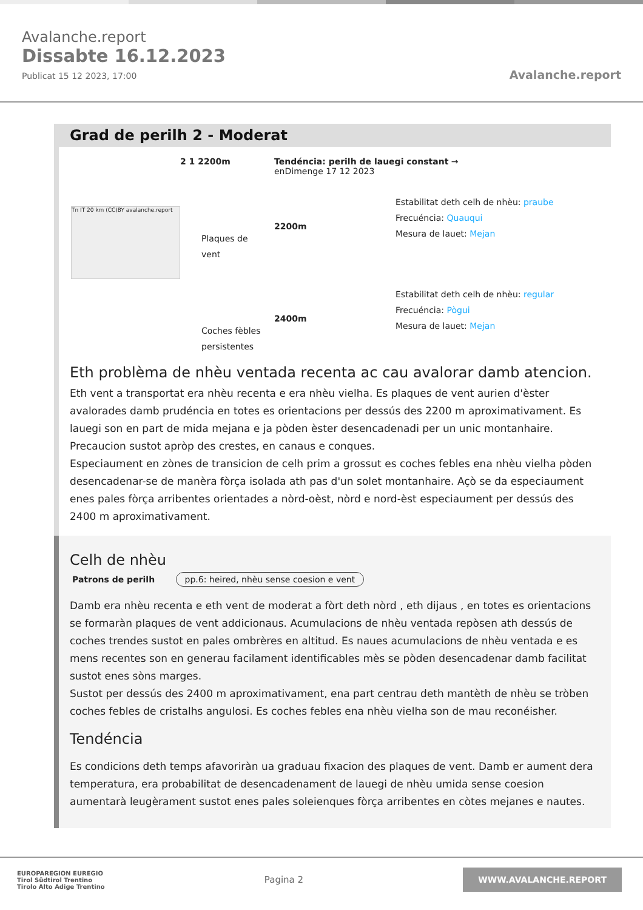Avalanche.report
Dissabte 16.12.2023
Publicat 15 12 2023, 17:00
Avalanche.report
Grad de perilh 2 - Moderat
2 1 2200m Tendéncia: perilh de lauegi constant →
enDimenge 17 12 2023
Tn IT 20 km (CC)BY avalanche.report
Plaques de vent
2200m
Estabilitat deth celh de nhèu: praube
Frecuéncia: Quauqui
Mesura de lauet: Mejan
Coches fèbles persistentes
2400m
Estabilitat deth celh de nhèu: regular
Frecuéncia: Pògui
Mesura de lauet: Mejan
Eth problèma de nhèu ventada recenta ac cau avalorar damb atencion.
Eth vent a transportat era nhèu recenta e era nhèu vielha. Es plaques de vent aurien d'èster avalorades damb prudéncia en totes es orientacions per dessús des 2200 m aproximativament. Es lauegi son en part de mida mejana e ja pòden èster desencadenadi per un unic montanhaire. Precaucion sustot apròp des crestes, en canaus e conques.
Especiaument en zònes de transicion de celh prim a grossut es coches febles ena nhèu vielha pòden desencadenar-se de manèra fòrça isolada ath pas d'un solet montanhaire. Açò se da especiaument enes pales fòrça arribentes orientades a nòrd-oèst, nòrd e nord-èst especiaument per dessús des 2400 m aproximativament.
Celh de nhèu
Patrons de perilh pp.6: heired, nhèu sense coesion e vent
Damb era nhèu recenta e eth vent de moderat a fòrt deth nòrd , eth dijaus , en totes es orientacions se formaràn plaques de vent addicionaus. Acumulacions de nhèu ventada repòsen ath dessús de coches trendes sustot en pales ombrères en altitud. Es naues acumulacions de nhèu ventada e es mens recentes son en generau facilament identificables mès se pòden desencadenar damb facilitat sustot enes sòns marges.
Sustot per dessús des 2400 m aproximativament, ena part centrau deth mantèth de nhèu se tròben coches febles de cristalhs angulosi. Es coches febles ena nhèu vielha son de mau reconéisher.
Tendéncia
Es condicions deth temps afavoriràn ua graduau fixacion des plaques de vent. Damb er aument dera temperatura, era probabilitat de desencadenament de lauegi de nhèu umida sense coesion aumentarà leugèrament sustot enes pales soleienques fòrça arribentes en còtes mejanes e nautes.
EUROPAREGION EUREGIO
Tirol Südtirol Trentino
Tirolo Alto Adige Trentino
Pagina 2
WWW.AVALANCHE.REPORT